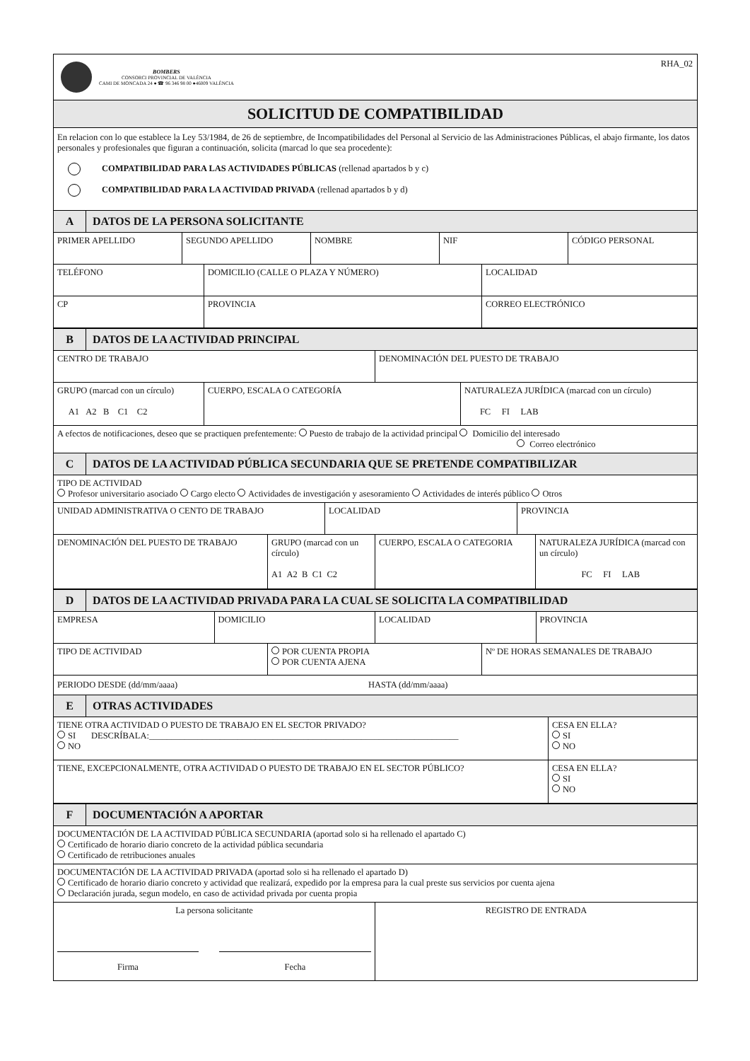BOMBERS
CONSORCI PROVINCIAL DE VALÈNCIA
CAMI DE MONCADA 24 ● ☎ 96 346 98 00 ●46009 VALÈNCIA
RHA_02
SOLICITUD DE COMPATIBILIDAD
En relacion con lo que establece la Ley 53/1984, de 26 de septiembre, de Incompatibilidades del Personal al Servicio de las Administraciones Públicas, el abajo firmante, los datos personales y profesionales que figuran a continuación, solicita (marcad lo que sea procedente):
COMPATIBILIDAD PARA LAS ACTIVIDADES PÚBLICAS (rellenad apartados b y c)
COMPATIBILIDAD PARA LA ACTIVIDAD PRIVADA (rellenad apartados b y d)
A DATOS DE LA PERSONA SOLICITANTE
PRIMER APELLIDO SEGUNDO APELLIDO NOMBRE NIF CÓDIGO PERSONAL
TELÉFONO DOMICILIO (CALLE O PLAZA Y NÚMERO) LOCALIDAD
CP PROVINCIA CORREO ELECTRÓNICO
B DATOS DE LA ACTIVIDAD PRINCIPAL
CENTRO DE TRABAJO DENOMINACIÓN DEL PUESTO DE TRABAJO
GRUPO (marcad con un círculo)
A1 A2 B C1 C2
CUERPO, ESCALA O CATEGORÍA NATURALEZA JURÍDICA (marcad con un círculo)
FC FI LAB
A efectos de notificaciones, deseo que se practiquen prefentemente: Puesto de trabajo de la actividad principal Domicilio del interesado
Correo electrónico
C DATOS DE LA ACTIVIDAD PÚBLICA SECUNDARIA QUE SE PRETENDE COMPATIBILIZAR
TIPO DE ACTIVIDAD
Profesor universitario asociado Cargo electo Actividades de investigación y asesoramiento Actividades de interés público Otros
UNIDAD ADMINISTRATIVA O CENTO DE TRABAJO LOCALIDAD PROVINCIA
DENOMINACIÓN DEL PUESTO DE TRABAJO GRUPO (marcad con un círculo)
A1 A2 B C1 C2
CUERPO, ESCALA O CATEGORIA NATURALEZA JURÍDICA (marcad con un círculo)
FC FI LAB
D DATOS DE LA ACTIVIDAD PRIVADA PARA LA CUAL SE SOLICITA LA COMPATIBILIDAD
EMPRESA DOMICILIO LOCALIDAD PROVINCIA
TIPO DE ACTIVIDAD POR CUENTA PROPIA
POR CUENTA AJENA
Nº DE HORAS SEMANALES DE TRABAJO
PERIODO DESDE (dd/mm/aaaa) HASTA (dd/mm/aaaa)
E OTRAS ACTIVIDADES
TIENE OTRA ACTIVIDAD O PUESTO DE TRABAJO EN EL SECTOR PRIVADO?
SI DESCRÍBALA:______________________________________________________________________
NO
CESA EN ELLA?
SI
NO
TIENE, EXCEPCIONALMENTE, OTRA ACTIVIDAD O PUESTO DE TRABAJO EN EL SECTOR PÚBLICO? CESA EN ELLA?
SI
NO
F DOCUMENTACIÓN A APORTAR
DOCUMENTACIÓN DE LA ACTIVIDAD PÚBLICA SECUNDARIA (aportad solo si ha rellenado el apartado C)
Certificado de horario diario concreto de la actividad pública secundaria
Certificado de retribuciones anuales
DOCUMENTACIÓN DE LA ACTIVIDAD PRIVADA (aportad solo si ha rellenado el apartado D)
Certificado de horario diario concreto y actividad que realizará, expedido por la empresa para la cual preste sus servicios por cuenta ajena
Declaración jurada, segun modelo, en caso de actividad privada por cuenta propia
La persona solicitante
Firma Fecha
REGISTRO DE ENTRADA